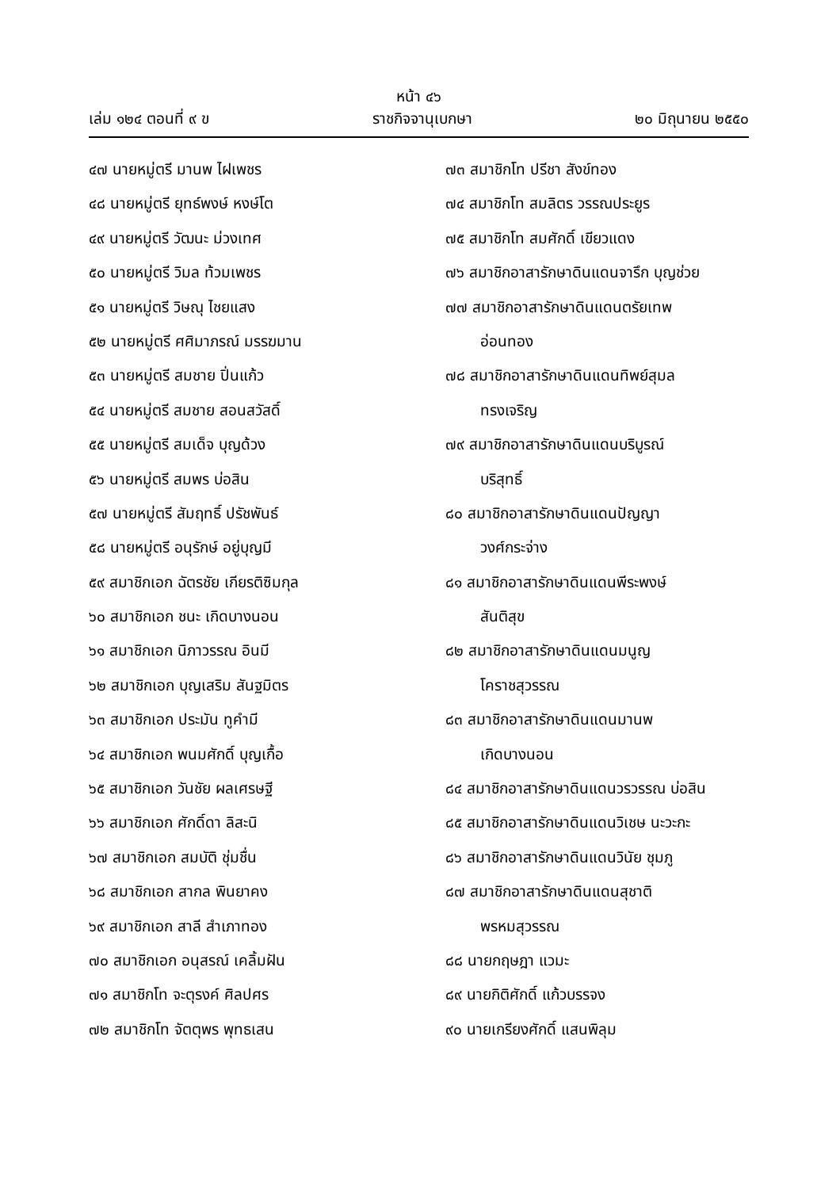หน้า ๔๖
เล่ม ๑๒๔ ตอนที่ ๙ ข ราชกิจจานุเบกษา ๒๐ มิถุนายน ๒๕๕๐
๔๗ นายหมู่ตรี มานพ ไฝเพชร
๔๘ นายหมู่ตรี ยุทธ์พงษ์ หงษ์โต
๔๙ นายหมู่ตรี วัฒนะ ม่วงเทศ
๕๐ นายหมู่ตรี วิมล ท้วมเพชร
๕๑ นายหมู่ตรี วิษณุ ไชยแสง
๕๒ นายหมู่ตรี ศศิมาภรณ์ มรรฆมาน
๕๓ นายหมู่ตรี สมชาย ปิ่นแก้ว
๕๔ นายหมู่ตรี สมชาย สอนสวัสดิ์
๕๕ นายหมู่ตรี สมเด็จ บุญด้วง
๕๖ นายหมู่ตรี สมพร บ่อสิน
๕๗ นายหมู่ตรี สัมฤทธิ์ ปรัชพันธ์
๕๘ นายหมู่ตรี อนุรักษ์ อยู่บุญมี
๕๙ สมาชิกเอก ฉัตรชัย เกียรติซิมกุล
๖๐ สมาชิกเอก ชนะ เกิดบางนอน
๖๑ สมาชิกเอก นิภาวรรณ อินมี
๖๒ สมาชิกเอก บุญเสริม สันฐมิตร
๖๓ สมาชิกเอก ประมัน ทูคำมี
๖๔ สมาชิกเอก พนมศักดิ์ บุญเกื้อ
๖๕ สมาชิกเอก วันชัย ผลเศรษฐี
๖๖ สมาชิกเอก ศักดิ์ดา ลิสะนิ
๖๗ สมาชิกเอก สมบัติ ชุ่มชื่น
๖๘ สมาชิกเอก สากล พินยาคง
๖๙ สมาชิกเอก สาลี สำเภาทอง
๗๐ สมาชิกเอก อนุสรณ์ เคลิ้มฝัน
๗๑ สมาชิกโท จะตุรงค์ ศิลปศร
๗๒ สมาชิกโท จัตตุพร พุทธเสน
๗๓ สมาชิกโท ปรีชา สังข์ทอง
๗๔ สมาชิกโท สมลิตร วรรณประยูร
๗๕ สมาชิกโท สมศักดิ์ เขียวแดง
๗๖ สมาชิกอาสารักษาดินแดนจารึก บุญช่วย
๗๗ สมาชิกอาสารักษาดินแดนตรัยเทพ
อ่อนทอง
๗๘ สมาชิกอาสารักษาดินแดนทิพย์สุมล
ทรงเจริญ
๗๙ สมาชิกอาสารักษาดินแดนบริบูรณ์
บริสุทธิ์
๘๐ สมาชิกอาสารักษาดินแดนปัญญา
วงศ์กระจ่าง
๘๑ สมาชิกอาสารักษาดินแดนพีระพงษ์
สันติสุข
๘๒ สมาชิกอาสารักษาดินแดนมนูญ
โคราชสุวรรณ
๘๓ สมาชิกอาสารักษาดินแดนมานพ
เกิดบางนอน
๘๔ สมาชิกอาสารักษาดินแดนวรวรรณ บ่อสิน
๘๕ สมาชิกอาสารักษาดินแดนวิเชษ นะวะกะ
๘๖ สมาชิกอาสารักษาดินแดนวินัย ชุมภู
๘๗ สมาชิกอาสารักษาดินแดนสุชาติ
พรหมสุวรรณ
๘๘ นายกฤษฎา แวมะ
๘๙ นายกิติศักดิ์ แก้วบรรจง
๙๐ นายเกรียงศักดิ์ แสนพิลุม